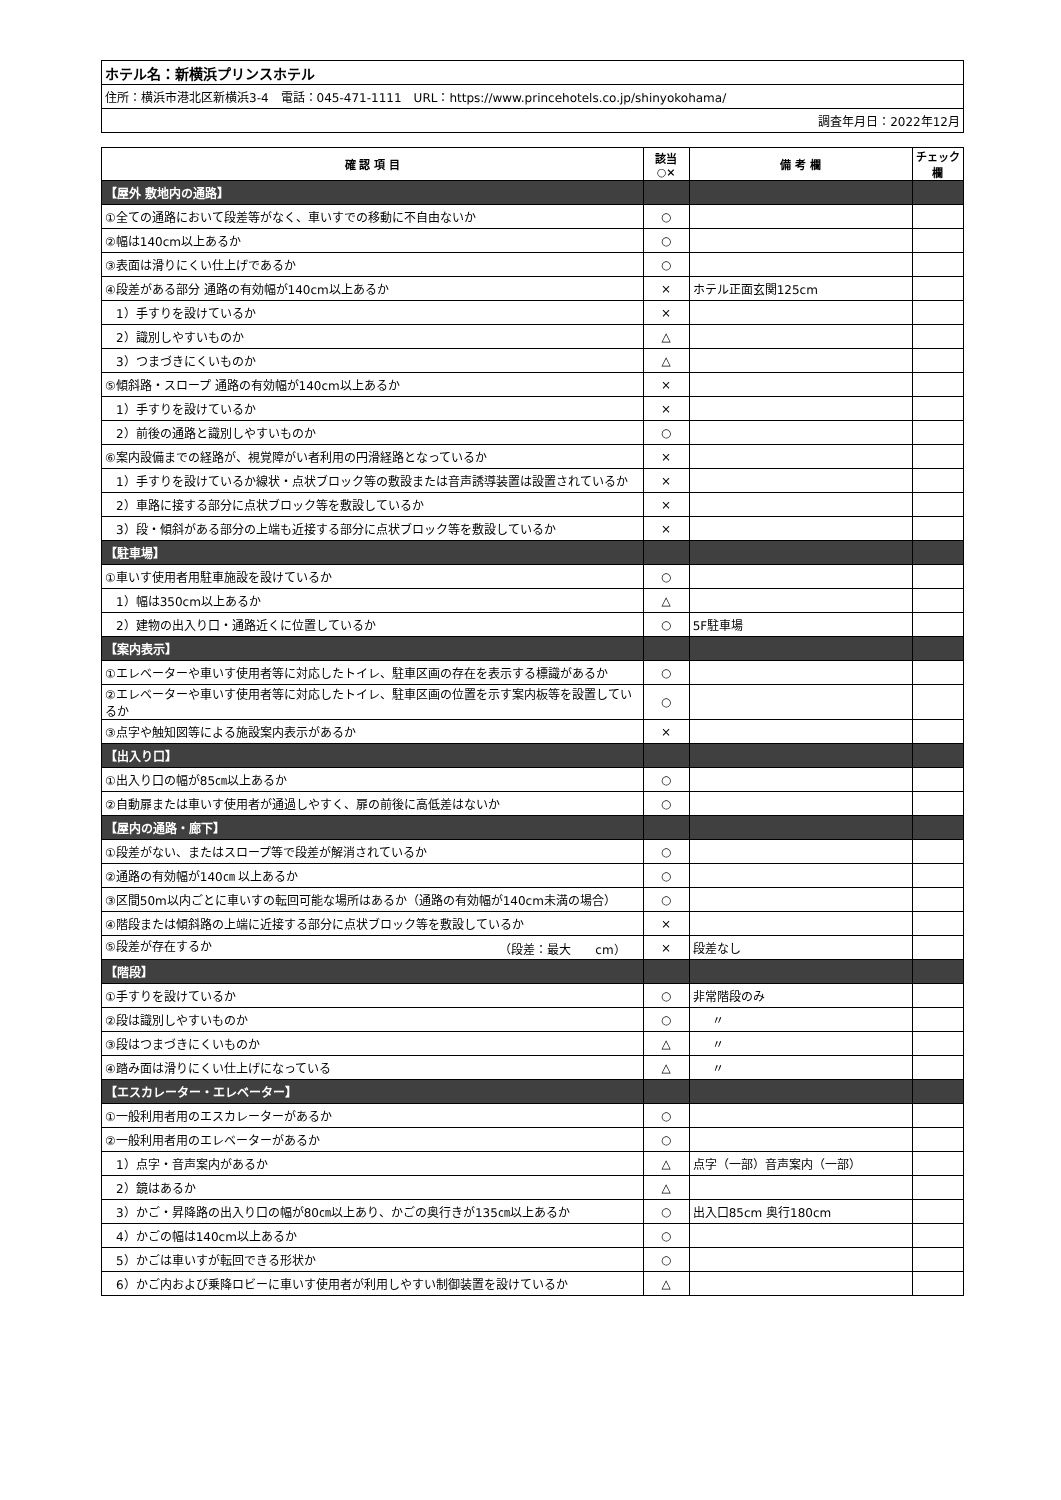| ホテル名：新横浜プリンスホテル |
| 住所：横浜市港北区新横浜3-4 電話：045-471-1111 URL：https://www.princehotels.co.jp/shinyokohama/ |
| 調査年月日：2022年12月 |
| 確 認 項 目 | 該当 ○× | 備 考 欄 | チェック 欄 |
| --- | --- | --- | --- |
| 【屋外 敷地内の通路】 | | | |
| ①全ての通路において段差等がなく、車いすでの移動に不自由ないか | ○ | | |
| ②幅は140cm以上あるか | ○ | | |
| ③表面は滑りにくい仕上げであるか | ○ | | |
| ④段差がある部分 通路の有効幅が140cm以上あるか | × | ホテル正面玄関125cm | |
| 1）手すりを設けているか | × | | |
| 2）識別しやすいものか | △ | | |
| 3）つまづきにくいものか | △ | | |
| ⑤傾斜路・スロープ 通路の有効幅が140cm以上あるか | × | | |
| 1）手すりを設けているか | × | | |
| 2）前後の通路と識別しやすいものか | ○ | | |
| ⑥案内設備までの経路が、視覚障がい者利用の円滑経路となっているか | × | | |
| 1）手すりを設けているか線状・点状ブロック等の敷設または音声誘導装置は設置されているか | × | | |
| 2）車路に接する部分に点状ブロック等を敷設しているか | × | | |
| 3）段・傾斜がある部分の上端も近接する部分に点状ブロック等を敷設しているか | × | | |
| 【駐車場】 | | | |
| ①車いす使用者用駐車施設を設けているか | ○ | | |
| 1）幅は350cm以上あるか | △ | | |
| 2）建物の出入り口・通路近くに位置しているか | ○ | 5F駐車場 | |
| 【案内表示】 | | | |
| ①エレベーターや車いす使用者等に対応したトイレ、駐車区画の存在を表示する標識があるか | ○ | | |
| ②エレベーターや車いす使用者等に対応したトイレ、駐車区画の位置を示す案内板等を設置しているか | ○ | | |
| ③点字や触知図等による施設案内表示があるか | × | | |
| 【出入り口】 | | | |
| ①出入り口の幅が85㎝以上あるか | ○ | | |
| ②自動扉または車いす使用者が通過しやすく、扉の前後に高低差はないか | ○ | | |
| 【屋内の通路・廊下】 | | | |
| ①段差がない、またはスロープ等で段差が解消されているか | ○ | | |
| ②通路の有効幅が140㎝ 以上あるか | ○ | | |
| ③区間50m以内ごとに車いすの転回可能な場所はあるか（通路の有効幅が140cm未満の場合） | ○ | | |
| ④階段または傾斜路の上端に近接する部分に点状ブロック等を敷設しているか | × | | |
| ⑤段差が存在するか （段差：最大 cm） | × | 段差なし | |
| 【階段】 | | | |
| ①手すりを設けているか | ○ | 非常階段のみ | |
| ②段は識別しやすいものか | ○ | 〃 | |
| ③段はつまづきにくいものか | △ | 〃 | |
| ④踏み面は滑りにくい仕上げになっている | △ | 〃 | |
| 【エスカレーター・エレベーター】 | | | |
| ①一般利用者用のエスカレーターがあるか | ○ | | |
| ②一般利用者用のエレベーターがあるか | ○ | | |
| 1）点字・音声案内があるか | △ | 点字（一部）音声案内（一部） | |
| 2）鏡はあるか | △ | | |
| 3）かご・昇降路の出入り口の幅が80㎝以上あり、かごの奥行きが135㎝以上あるか | ○ | 出入口85cm 奥行180cm | |
| 4）かごの幅は140cm以上あるか | ○ | | |
| 5）かごは車いすが転回できる形状か | ○ | | |
| 6）かご内および乗降ロビーに車いす使用者が利用しやすい制御装置を設けているか | △ | | |